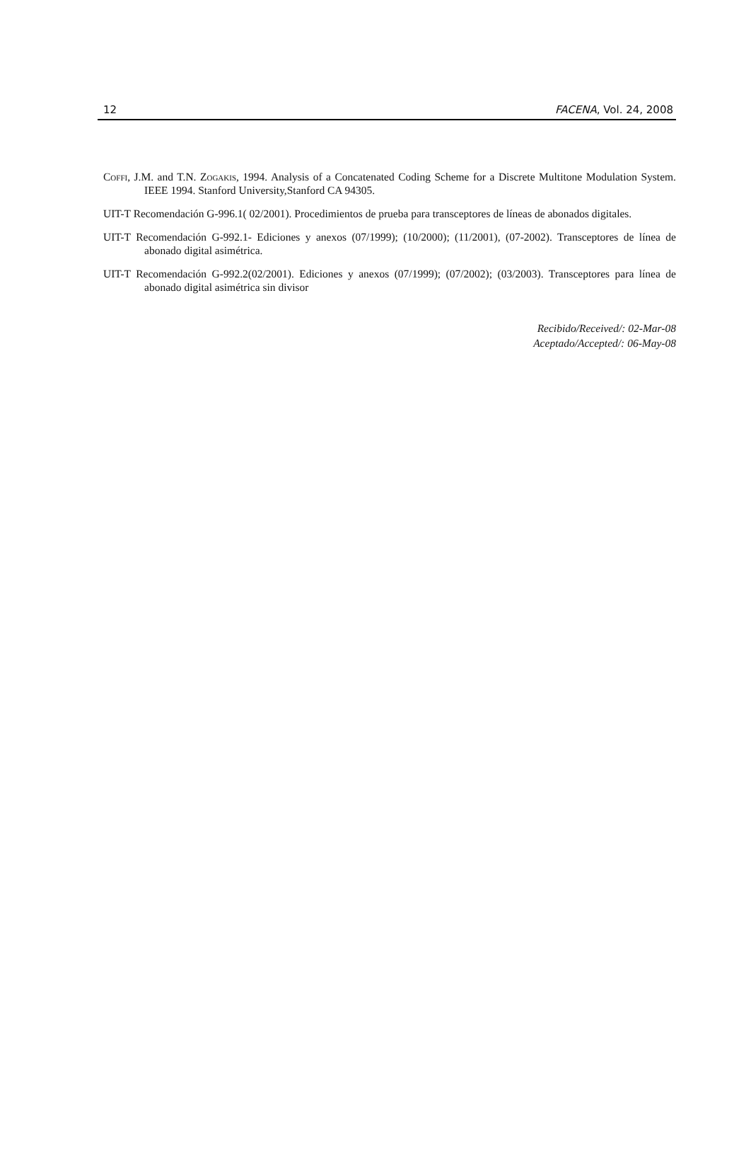12 FACENA, Vol. 24, 2008
Coffi, J.M. and T.N. Zogakis, 1994. Analysis of a Concatenated Coding Scheme for a Discrete Multitone Modulation System. IEEE 1994. Stanford University,Stanford CA 94305.
UIT-T Recomendación G-996.1( 02/2001). Procedimientos de prueba para transceptores de líneas de abonados digitales.
UIT-T Recomendación G-992.1- Ediciones y anexos (07/1999); (10/2000); (11/2001), (07-2002). Transceptores de línea de abonado digital asimétrica.
UIT-T Recomendación G-992.2(02/2001). Ediciones y anexos (07/1999); (07/2002); (03/2003). Transceptores para línea de abonado digital asimétrica sin divisor
Recibido/Received/: 02-Mar-08
Aceptado/Accepted/: 06-May-08